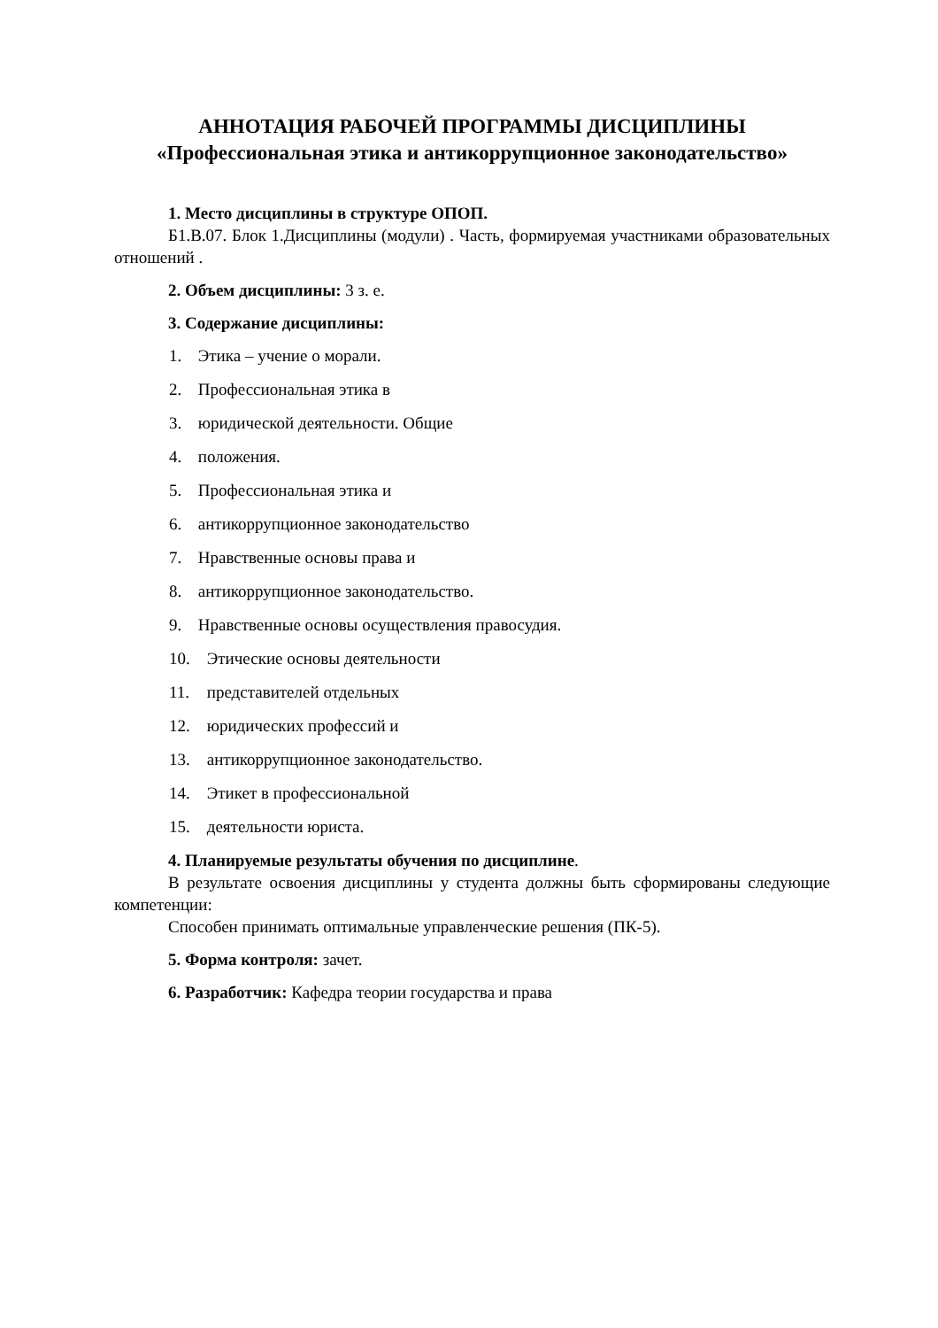АННОТАЦИЯ РАБОЧЕЙ ПРОГРАММЫ ДИСЦИПЛИНЫ
«Профессиональная этика и антикоррупционное законодательство»
1. Место дисциплины в структуре ОПОП.
Б1.В.07. Блок 1.Дисциплины (модули) . Часть, формируемая участниками образовательных отношений .
2. Объем дисциплины: 3 з. е.
3. Содержание дисциплины:
1. Этика – учение о морали.
2. Профессиональная этика в
3. юридической деятельности. Общие
4. положения.
5. Профессиональная этика и
6. антикоррупционное законодательство
7. Нравственные основы права и
8. антикоррупционное законодательство.
9. Нравственные основы осуществления правосудия.
10. Этические основы деятельности
11. представителей отдельных
12. юридических профессий и
13. антикоррупционное законодательство.
14. Этикет в профессиональной
15. деятельности юриста.
4. Планируемые результаты обучения по дисциплине.
В результате освоения дисциплины у студента должны быть сформированы следующие компетенции:
Способен принимать оптимальные управленческие решения (ПК-5).
5. Форма контроля: зачет.
6. Разработчик: Кафедра теории государства и права